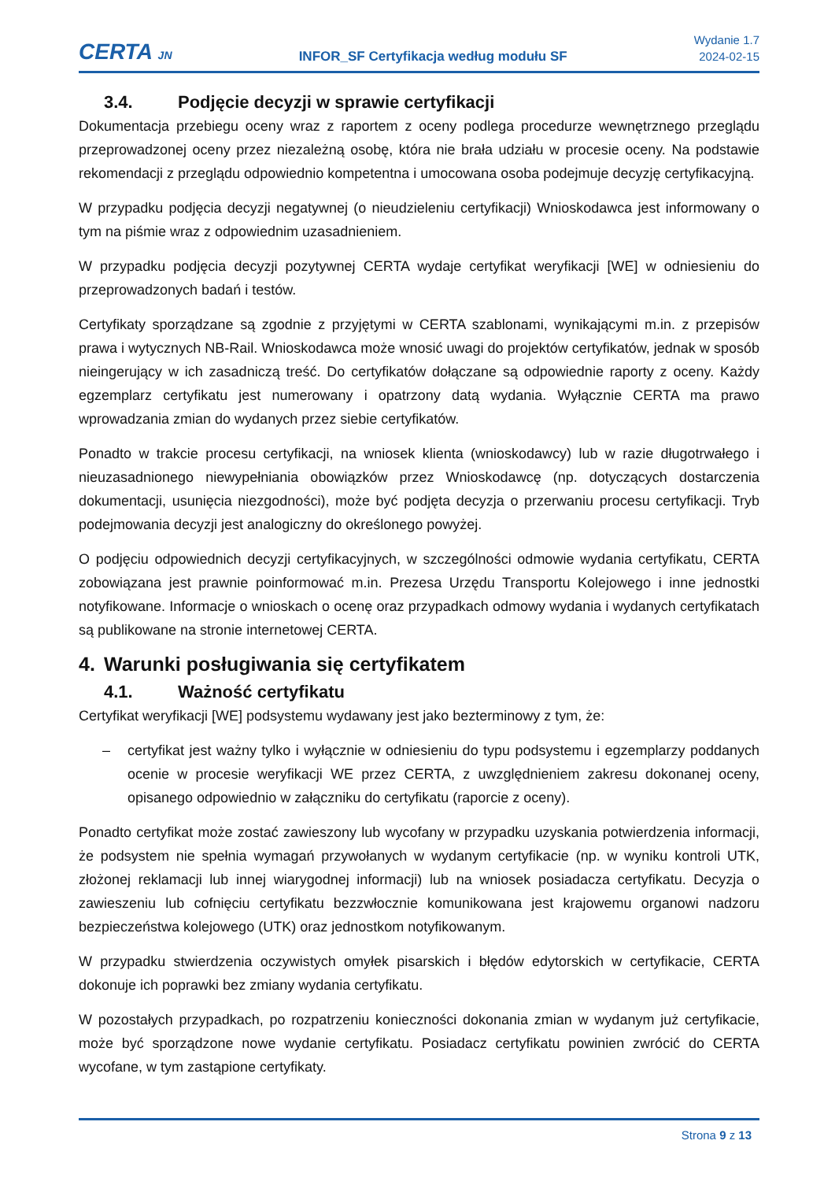CERTA JN
INFOR_SF Certyfikacja według modułu SF
Wydanie 1.7
2024-02-15
3.4. Podjęcie decyzji w sprawie certyfikacji
Dokumentacja przebiegu oceny wraz z raportem z oceny podlega procedurze wewnętrznego przeglądu przeprowadzonej oceny przez niezależną osobę, która nie brała udziału w procesie oceny. Na podstawie rekomendacji z przeglądu odpowiednio kompetentna i umocowana osoba podejmuje decyzję certyfikacyjną.
W przypadku podjęcia decyzji negatywnej (o nieudzieleniu certyfikacji) Wnioskodawca jest informowany o tym na piśmie wraz z odpowiednim uzasadnieniem.
W przypadku podjęcia decyzji pozytywnej CERTA wydaje certyfikat weryfikacji [WE] w odniesieniu do przeprowadzonych badań i testów.
Certyfikaty sporządzane są zgodnie z przyjętymi w CERTA szablonami, wynikającymi m.in. z przepisów prawa i wytycznych NB-Rail. Wnioskodawca może wnosić uwagi do projektów certyfikatów, jednak w sposób nieingerujący w ich zasadniczą treść. Do certyfikatów dołączane są odpowiednie raporty z oceny. Każdy egzemplarz certyfikatu jest numerowany i opatrzony datą wydania. Wyłącznie CERTA ma prawo wprowadzania zmian do wydanych przez siebie certyfikatów.
Ponadto w trakcie procesu certyfikacji, na wniosek klienta (wnioskodawcy) lub w razie długotrwałego i nieuzasadnionego niewypełniania obowiązków przez Wnioskodawcę (np. dotyczących dostarczenia dokumentacji, usunięcia niezgodności), może być podjęta decyzja o przerwaniu procesu certyfikacji. Tryb podejmowania decyzji jest analogiczny do określonego powyżej.
O podjęciu odpowiednich decyzji certyfikacyjnych, w szczególności odmowie wydania certyfikatu, CERTA zobowiązana jest prawnie poinformować m.in. Prezesa Urzędu Transportu Kolejowego i inne jednostki notyfikowane. Informacje o wnioskach o ocenę oraz przypadkach odmowy wydania i wydanych certyfikatach są publikowane na stronie internetowej CERTA.
4. Warunki posługiwania się certyfikatem
4.1. Ważność certyfikatu
Certyfikat weryfikacji [WE] podsystemu wydawany jest jako bezterminowy z tym, że:
– certyfikat jest ważny tylko i wyłącznie w odniesieniu do typu podsystemu i egzemplarzy poddanych ocenie w procesie weryfikacji WE przez CERTA, z uwzględnieniem zakresu dokonanej oceny, opisanego odpowiednio w załączniku do certyfikatu (raporcie z oceny).
Ponadto certyfikat może zostać zawieszony lub wycofany w przypadku uzyskania potwierdzenia informacji, że podsystem nie spełnia wymagań przywołanych w wydanym certyfikacie (np. w wyniku kontroli UTK, złożonej reklamacji lub innej wiarygodnej informacji) lub na wniosek posiadacza certyfikatu. Decyzja o zawieszeniu lub cofnięciu certyfikatu bezzwłocznie komunikowana jest krajowemu organowi nadzoru bezpieczeństwa kolejowego (UTK) oraz jednostkom notyfikowanym.
W przypadku stwierdzenia oczywistych omyłek pisarskich i błędów edytorskich w certyfikacie, CERTA dokonuje ich poprawki bez zmiany wydania certyfikatu.
W pozostałych przypadkach, po rozpatrzeniu konieczności dokonania zmian w wydanym już certyfikacie, może być sporządzone nowe wydanie certyfikatu. Posiadacz certyfikatu powinien zwrócić do CERTA wycofane, w tym zastąpione certyfikaty.
Strona 9 z 13